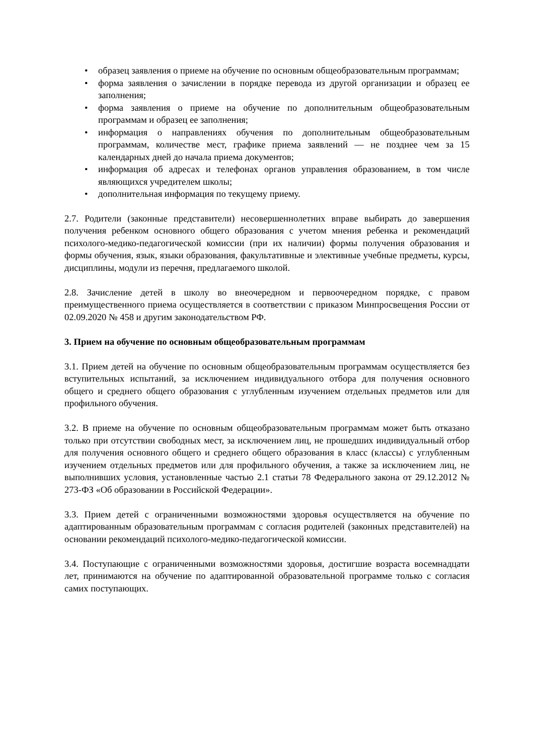• образец заявления о приеме на обучение по основным общеобразовательным программам;
• форма заявления о зачислении в порядке перевода из другой организации и образец ее заполнения;
• форма заявления о приеме на обучение по дополнительным общеобразовательным программам и образец ее заполнения;
• информация о направлениях обучения по дополнительным общеобразовательным программам, количестве мест, графике приема заявлений — не позднее чем за 15 календарных дней до начала приема документов;
• информация об адресах и телефонах органов управления образованием, в том числе являющихся учредителем школы;
• дополнительная информация по текущему приему.
2.7. Родители (законные представители) несовершеннолетних вправе выбирать до завершения получения ребенком основного общего образования с учетом мнения ребенка и рекомендаций психолого-медико-педагогической комиссии (при их наличии) формы получения образования и формы обучения, язык, языки образования, факультативные и элективные учебные предметы, курсы, дисциплины, модули из перечня, предлагаемого школой.
2.8. Зачисление детей в школу во внеочередном и первоочередном порядке, с правом преимущественного приема осуществляется в соответствии с приказом Минпросвещения России от 02.09.2020 № 458 и другим законодательством РФ.
3. Прием на обучение по основным общеобразовательным программам
3.1. Прием детей на обучение по основным общеобразовательным программам осуществляется без вступительных испытаний, за исключением индивидуального отбора для получения основного общего и среднего общего образования с углубленным изучением отдельных предметов или для профильного обучения.
3.2. В приеме на обучение по основным общеобразовательным программам может быть отказано только при отсутствии свободных мест, за исключением лиц, не прошедших индивидуальный отбор для получения основного общего и среднего общего образования в класс (классы) с углубленным изучением отдельных предметов или для профильного обучения, а также за исключением лиц, не выполнивших условия, установленные частью 2.1 статьи 78 Федерального закона от 29.12.2012 № 273-ФЗ «Об образовании в Российской Федерации».
3.3. Прием детей с ограниченными возможностями здоровья осуществляется на обучение по адаптированным образовательным программам с согласия родителей (законных представителей) на основании рекомендаций психолого-медико-педагогической комиссии.
3.4. Поступающие с ограниченными возможностями здоровья, достигшие возраста восемнадцати лет, принимаются на обучение по адаптированной образовательной программе только с согласия самих поступающих.